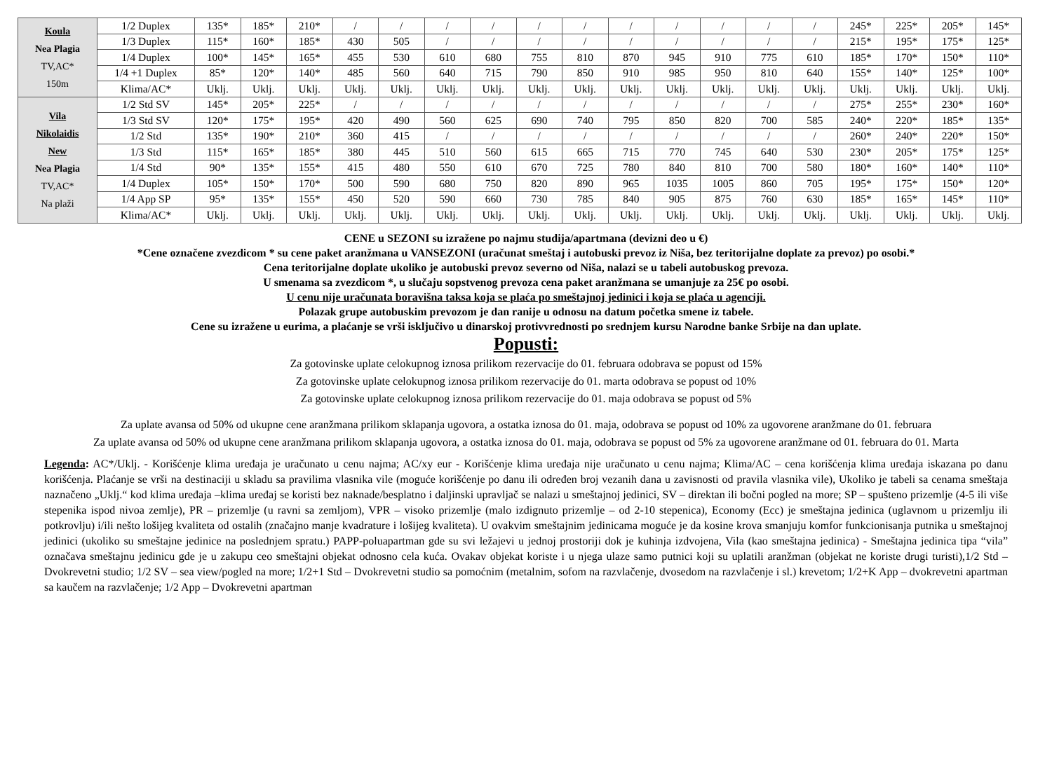| Koula Nea Plagia TV,AC* 150m | 1/2 Duplex | 135* | 185* | 210* | / | / | / | / | / | / | / | / | / | / | / | 245* | 225* | 205* | 145* |
| | 1/3 Duplex | 115* | 160* | 185* | 430 | 505 | / | / | / | / | / | / | / | / | / | 215* | 195* | 175* | 125* |
| | 1/4 Duplex | 100* | 145* | 165* | 455 | 530 | 610 | 680 | 755 | 810 | 870 | 945 | 910 | 775 | 610 | 185* | 170* | 150* | 110* |
| | 1/4 +1 Duplex | 85* | 120* | 140* | 485 | 560 | 640 | 715 | 790 | 850 | 910 | 985 | 950 | 810 | 640 | 155* | 140* | 125* | 100* |
| | Klima/AC* | Uklj. | Uklj. | Uklj. | Uklj. | Uklj. | Uklj. | Uklj. | Uklj. | Uklj. | Uklj. | Uklj. | Uklj. | Uklj. | Uklj. | Uklj. | Uklj. | Uklj. | Uklj. |
| Vila Nikolaidis New Nea Plagia TV,AC* Na plaži | 1/2 Std SV | 145* | 205* | 225* | / | / | / | / | / | / | / | / | / | / | / | 275* | 255* | 230* | 160* |
| | 1/3 Std SV | 120* | 175* | 195* | 420 | 490 | 560 | 625 | 690 | 740 | 795 | 850 | 820 | 700 | 585 | 240* | 220* | 185* | 135* |
| | 1/2 Std | 135* | 190* | 210* | 360 | 415 | / | / | / | / | / | / | / | / | / | 260* | 240* | 220* | 150* |
| | 1/3 Std | 115* | 165* | 185* | 380 | 445 | 510 | 560 | 615 | 665 | 715 | 770 | 745 | 640 | 530 | 230* | 205* | 175* | 125* |
| | 1/4 Std | 90* | 135* | 155* | 415 | 480 | 550 | 610 | 670 | 725 | 780 | 840 | 810 | 700 | 580 | 180* | 160* | 140* | 110* |
| | 1/4 Duplex | 105* | 150* | 170* | 500 | 590 | 680 | 750 | 820 | 890 | 965 | 1035 | 1005 | 860 | 705 | 195* | 175* | 150* | 120* |
| | 1/4 App SP | 95* | 135* | 155* | 450 | 520 | 590 | 660 | 730 | 785 | 840 | 905 | 875 | 760 | 630 | 185* | 165* | 145* | 110* |
| | Klima/AC* | Uklj. | Uklj. | Uklj. | Uklj. | Uklj. | Uklj. | Uklj. | Uklj. | Uklj. | Uklj. | Uklj. | Uklj. | Uklj. | Uklj. | Uklj. | Uklj. | Uklj. | Uklj. |
CENE u SEZONI su izražene po najmu studija/apartmana (devizni deo u €)
*Cene označene zvezdicom * su cene paket aranžmana u VANSEZONI (uračunat smeštaj i autobuski prevoz iz Niša, bez teritorijalne doplate za prevoz) po osobi.*
Cena teritorijalne doplate ukoliko je autobuski prevoz severno od Niša, nalazi se u tabeli autobuskog prevoza.
U smenama sa zvezdicom *, u slučaju sopstvenog prevoza cena paket aranžmana se umanjuje za 25€ po osobi.
U cenu nije uračunata boravišna taksa koja se plaća po smeštajnoj jedinici i koja se plaća u agenciji.
Polazak grupe autobuskim prevozom je dan ranije u odnosu na datum početka smene iz tabele.
Cene su izražene u eurima, a plaćanje se vrši isključivo u dinarskoj protivvrednosti po srednjem kursu Narodne banke Srbije na dan uplate.
Popusti:
Za gotovinske uplate celokupnog iznosa prilikom rezervacije do 01. februara odobrava se popust od 15%
Za gotovinske uplate celokupnog iznosa prilikom rezervacije do 01. marta odobrava se popust od 10%
Za gotovinske uplate celokupnog iznosa prilikom rezervacije do 01. maja odobrava se popust od 5%
Za uplate avansa od 50% od ukupne cene aranžmana prilikom sklapanja ugovora, a ostatka iznosa do 01. maja, odobrava se popust od 10% za ugovorene aranžmane do 01. februara
Za uplate avansa od 50% od ukupne cene aranžmana prilikom sklapanja ugovora, a ostatka iznosa do 01. maja, odobrava se popust od 5% za ugovorene aranžmane od 01. februara do 01. Marta
Legenda: AC*/Uklj. - Korišćenje klima uređaja je uračunato u cenu najma; AC/xy eur - Korišćenje klima uređaja nije uračunato u cenu najma; Klima/AC – cena korišćenja klima uređaja iskazana po danu korišćenja. Plaćanje se vrši na destinaciji u skladu sa pravilima vlasnika vile (moguće korišćenje po danu ili određen broj vezanih dana u zavisnosti od pravila vlasnika vile), Ukoliko je tabeli sa cenama smeštaja naznačeno „Uklj.“ kod klima uređaja –klima uređaj se koristi bez naknade/besplatno i daljinski upravljač se nalazi u smeštajnoj jedinici, SV – direktan ili bočni pogled na more; SP – spušteno prizemlje (4-5 ili više stepenika ispod nivoa zemlje), PR – prizemlje (u ravni sa zemljom), VPR – visoko prizemlje (malo izdignuto prizemlje – od 2-10 stepenica), Economy (Ecc) je smeštajna jedinica (uglavnom u prizemlju ili potkrovlju) i/ili nešto lošijeg kvaliteta od ostalih (značajno manje kvadrature i lošijeg kvaliteta). U ovakvim smeštajnim jedinicama moguće je da kosine krova smanjuju komfor funkcionisanja putnika u smeštajnoj jedinici (ukoliko su smeštajne jedinice na poslednjem spratu.) PAPP-poluapartman gde su svi ležajevi u jednoj prostoriji dok je kuhinja izdvojena, Vila (kao smeštajna jedinica) - Smeštajna jedinica tipa “vila” označava smeštajnu jedinicu gde je u zakupu ceo smeštajni objekat odnosno cela kuća. Ovakav objekat koriste i u njega ulaze samo putnici koji su uplatili aranžman (objekat ne koriste drugi turisti),1/2 Std – Dvokrevetni studio; 1/2 SV – sea view/pogled na more; 1/2+1 Std – Dvokrevetni studio sa pomoćnim (metalnim, sofom na razvlačenje, dvosedom na razvlačenje i sl.) krevetom; 1/2+K App – dvokrevetni apartman sa kaučem na razvlačenje; 1/2 App – Dvokrevetni apartman